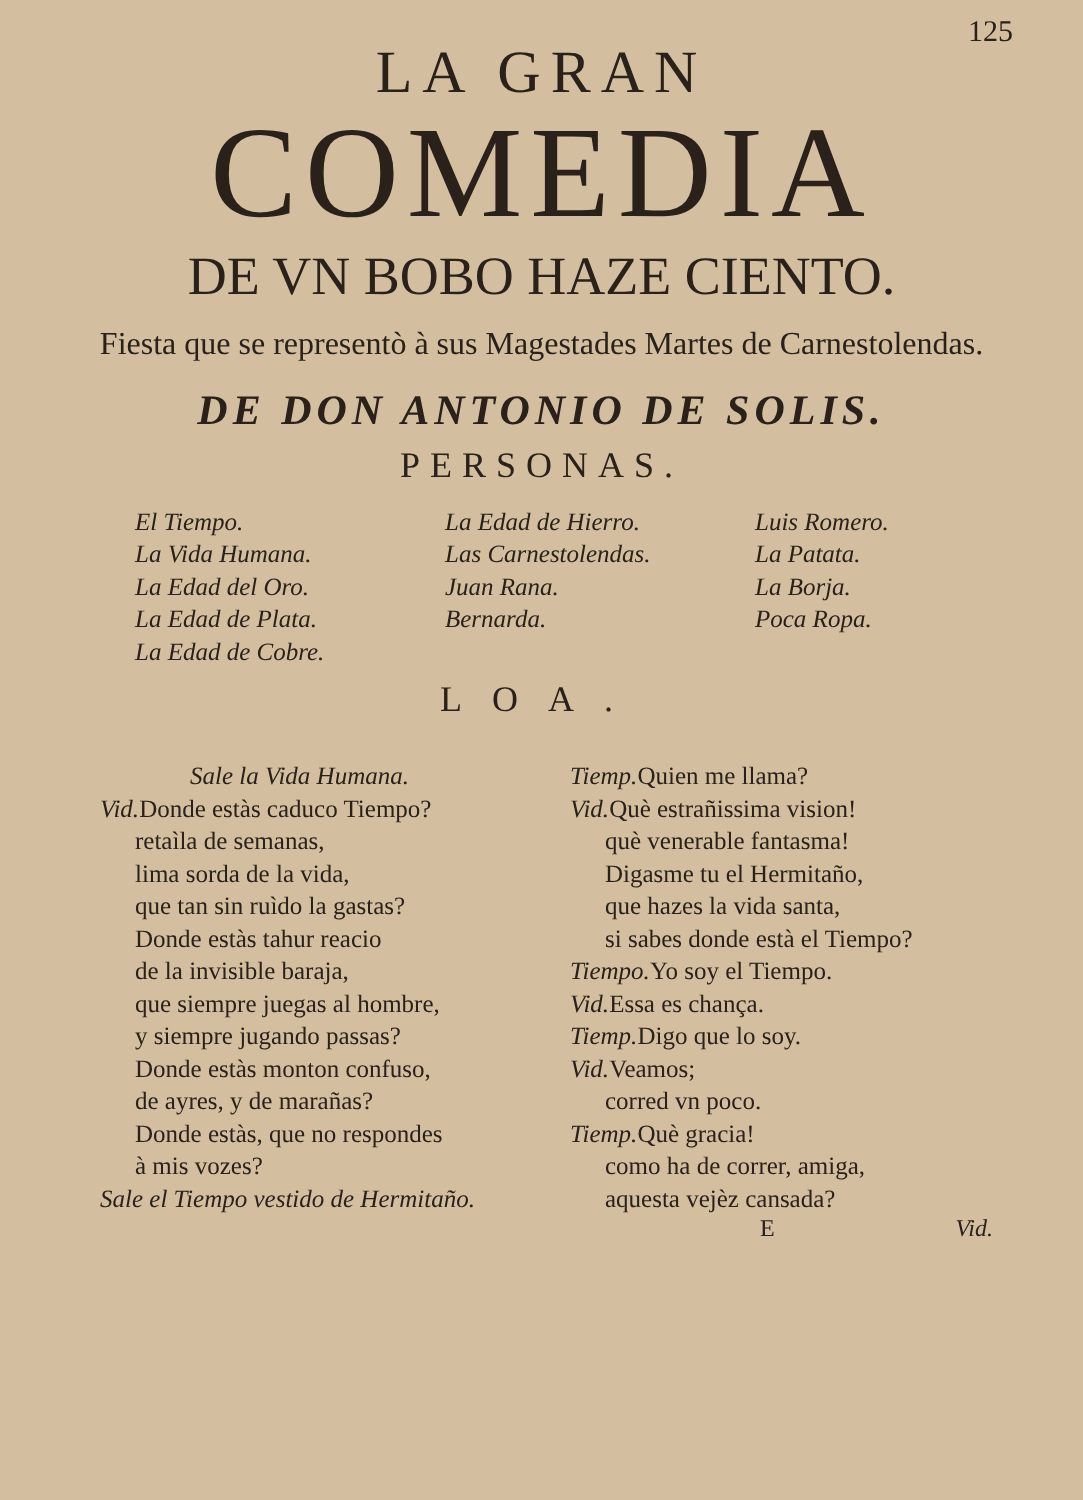125
LA GRAN
COMEDIA
DE VN BOBO HAZE CIENTO.
Fiesta que se representò à sus Magestades Martes de Carnestolendas.
DE DON ANTONIO DE SOLIS.
PERSONAS.
El Tiempo.
La Vida Humana.
La Edad del Oro.
La Edad de Plata.
La Edad de Cobre.
La Edad de Hierro.
Las Carnestolendas.
Juan Rana.
Bernarda.
Luis Romero.
La Patata.
La Borja.
Poca Ropa.
LOA.
Sale la Vida Humana.
Vid. Donde estàs caduco Tiempo?
retaìla de semanas,
lima sorda de la vida,
que tan sin ruìdo la gastas?
Donde estàs tahur reacio
de la invisible baraja,
que siempre juegas al hombre,
y siempre jugando passas?
Donde estàs monton confuso,
de ayres, y de marañas?
Donde estàs, que no respondes
à mis vozes?
Sale el Tiempo vestido de Hermitaño.
Tiemp. Quien me llama?
Vid. Què estrañissima vision!
què venerable fantasma!
Digasme tu el Hermitaño,
que hazes la vida santa,
si sabes donde està el Tiempo?
Tiempo. Yo soy el Tiempo.
Vid. Essa es chança.
Tiemp. Digo que lo soy.
Vid. Veamos;
corred vn poco.
Tiemp. Què gracia!
como ha de correr, amiga,
aquesta vejèz cansada?
E Vid.